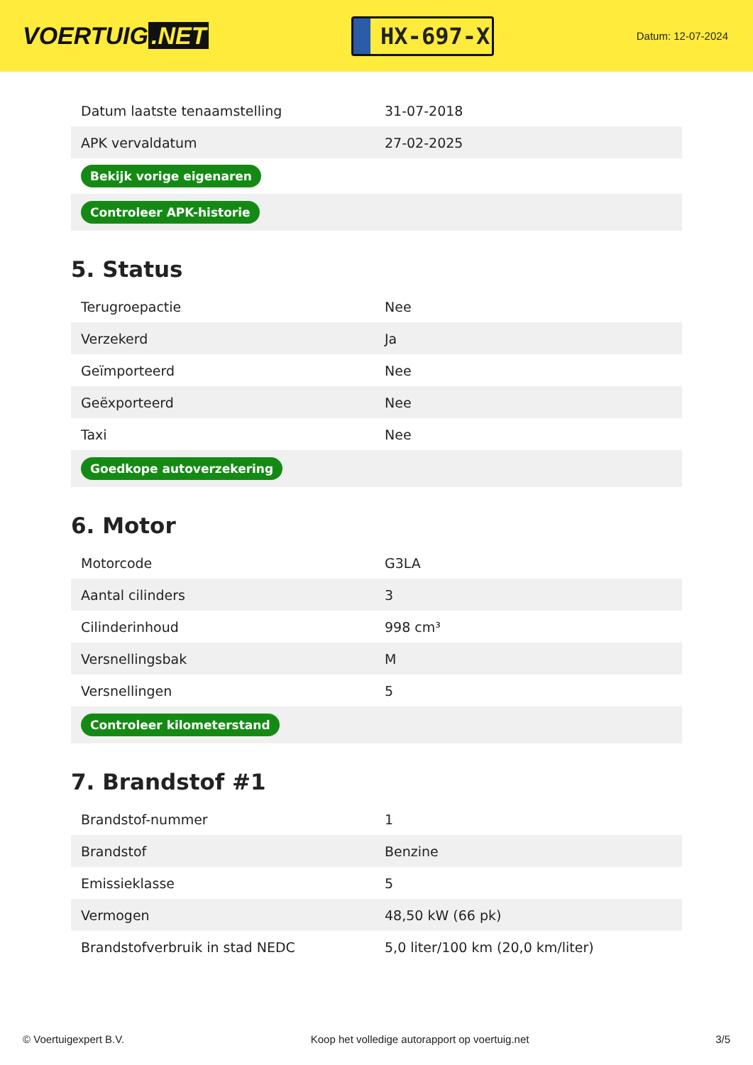VOERTUIG.NET
HX-697-X
Datum: 12-07-2024
| Datum laatste tenaamstelling | 31-07-2018 |
| APK vervaldatum | 27-02-2025 |
| Bekijk vorige eigenaren | |
| Controleer APK-historie | |
5. Status
| Terugroepactie | Nee |
| Verzekerd | Ja |
| Geïmporteerd | Nee |
| Geëxporteerd | Nee |
| Taxi | Nee |
| Goedkope autoverzekering | |
6. Motor
| Motorcode | G3LA |
| Aantal cilinders | 3 |
| Cilinderinhoud | 998 cm³ |
| Versnellingsbak | M |
| Versnellingen | 5 |
| Controleer kilometerstand | |
7. Brandstof #1
| Brandstof-nummer | 1 |
| Brandstof | Benzine |
| Emissieklasse | 5 |
| Vermogen | 48,50 kW (66 pk) |
| Brandstofverbruik in stad NEDC | 5,0 liter/100 km (20,0 km/liter) |
© Voertuigexpert B.V. Koop het volledige autorapport op voertuig.net 3/5